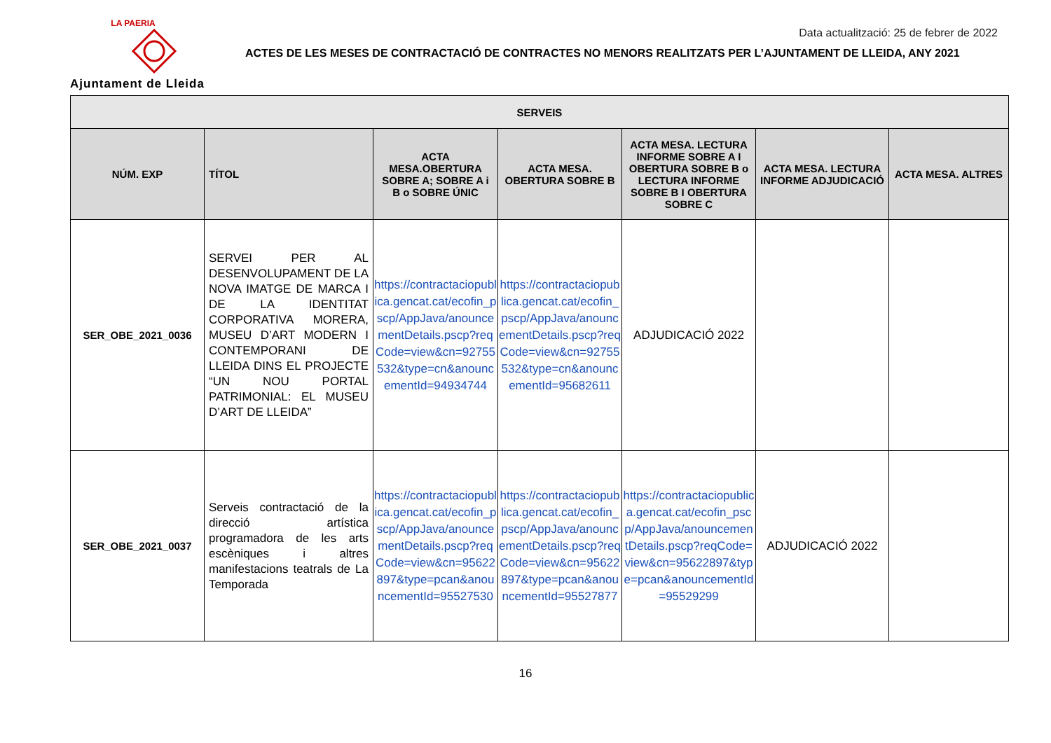LA PAERIA
Ajuntament de Lleida
Data actualització: 25 de febrer de 2022
ACTES DE LES MESES DE CONTRACTACIÓ DE CONTRACTES NO MENORS REALITZATS PER L’AJUNTAMENT DE LLEIDA, ANY 2021
| SERVEIS | | | | | | |
| --- | --- | --- | --- | --- | --- | --- |
| NÚM. EXP | TÍTOL | ACTA MESA.OBERTURA SOBRE A; SOBRE A i B o SOBRE ÚNIC | ACTA MESA. OBERTURA SOBRE B | ACTA MESA. LECTURA INFORME SOBRE A I OBERTURA SOBRE B o LECTURA INFORME SOBRE B I OBERTURA SOBRE C | ACTA MESA. LECTURA INFORME ADJUDICACIÓ | ACTA MESA. ALTRES |
| SER_OBE_2021_0036 | SERVEI PER AL DESENVOLUPAMENT DE LA NOVA IMATGE DE MARCA I DE LA IDENTITAT CORPORATIVA MORERA, MUSEU D’ART MODERN I CONTEMPORANI DE LLEIDA DINS EL PROJECTE “UN NOU PORTAL PATRIMONIAL: EL MUSEU D’ART DE LLEIDA” | https://contractaciopublica.gencat.cat/ecofin_pscp/AppJava/anouncementDetails.pscp?reqCode=view&cn=92755532&type=cn&anouncementId=94934744 | https://contractaciopublica.gencat.cat/ecofin_pscp/AppJava/anouncementDetails.pscp?reqCode=view&cn=92755532&type=cn&anouncementId=95682611 | ADJUDICACIÓ 2022 | | |
| SER_OBE_2021_0037 | Serveis contractació de la direcció artística programadora de les arts escèniques i altres manifestacions teatrals de La Temporada | https://contractaciopublica.gencat.cat/ecofin_pscp/AppJava/anouncementDetails.pscp?reqCode=view&cn=95622897&type=pcan&anouncementId=95527530 | https://contractaciopublica.gencat.cat/ecofin_pscp/AppJava/anouncementDetails.pscp?reqCode=view&cn=95622897&type=pcan&anouncementId=95527877 | https://contractaciopublica.gencat.cat/ecofin_pscp/AppJava/anouncementDetails.pscp?reqCode=view&cn=95622897&type=pcan&anouncementId=95529299 | ADJUDICACIÓ 2022 | |
16